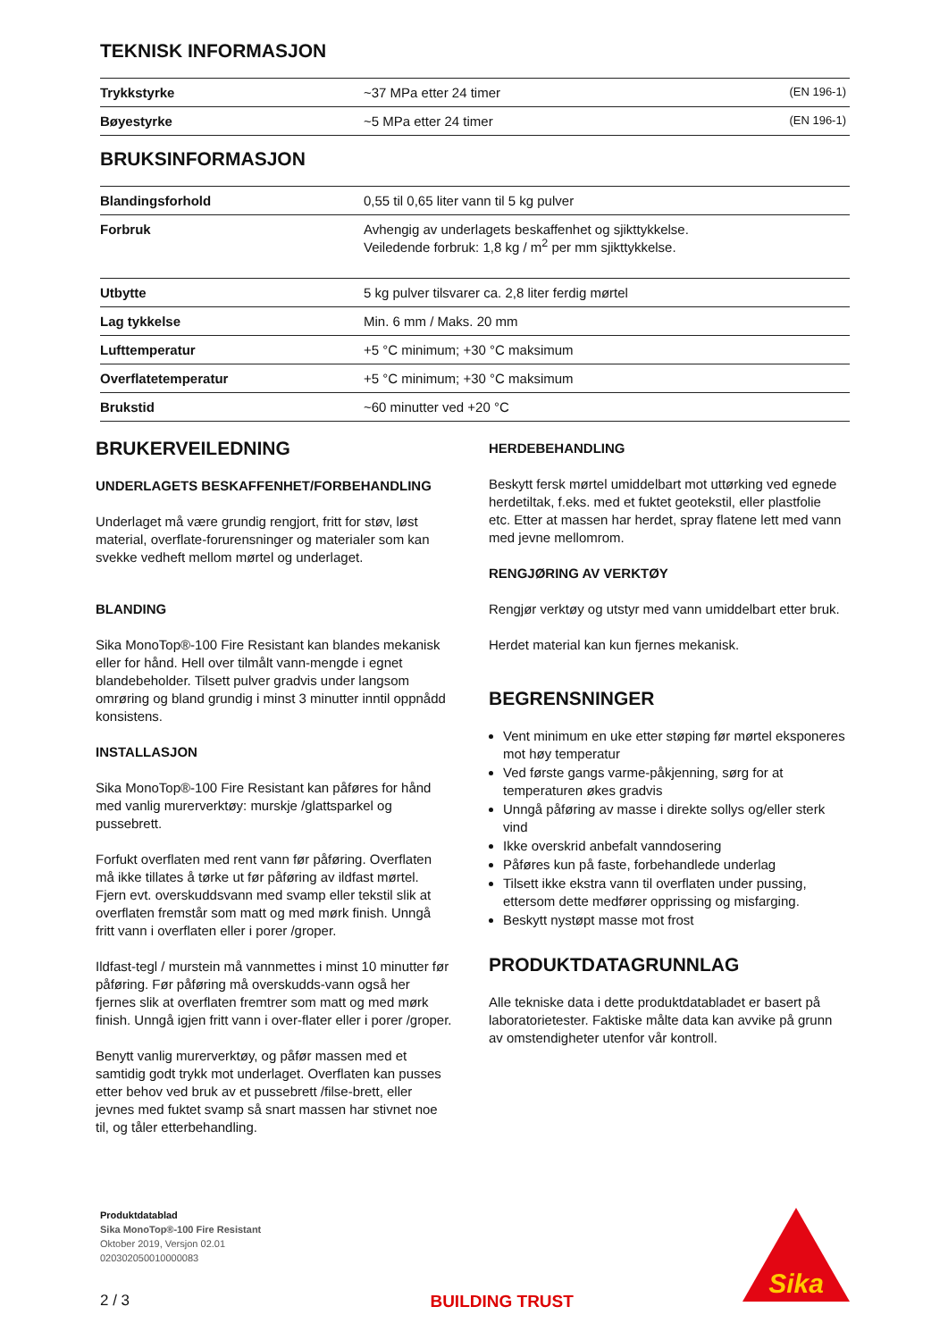TEKNISK INFORMASJON
| Trykkstyrke | ~37 MPa etter 24 timer | (EN 196-1) |
| Bøyestyrke | ~5 MPa etter 24 timer | (EN 196-1) |
BRUKSINFORMASJON
| Blandingsforhold | 0,55 til 0,65 liter vann til 5 kg pulver |
| Forbruk | Avhengig av underlagets beskaffenhet og sjikttykkelse. Veiledende forbruk: 1,8 kg / m<sup>2</sup> per mm sjikttykkelse. |
| Utbytte | 5 kg pulver tilsvarer ca. 2,8 liter ferdig mørtel |
| Lag tykkelse | Min. 6 mm / Maks. 20 mm |
| Lufttemperatur | +5 °C minimum; +30 °C maksimum |
| Overflatetemperatur | +5 °C minimum; +30 °C maksimum |
| Brukstid | ~60 minutter ved +20 °C |
BRUKERVEILEDNING
UNDERLAGETS BESKAFFENHET/FORBEHANDLING
Underlaget må være grundig rengjort, fritt for støv, løst material, overflate-forurensninger og materialer som kan svekke vedheft mellom mørtel og underlaget.
BLANDING
Sika MonoTop®-100 Fire Resistant kan blandes mekanisk eller for hånd. Hell over tilmålt vann-mengde i egnet blandebeholder. Tilsett pulver gradvis under langsom omrøring og bland grundig i minst 3 minutter inntil oppnådd konsistens.
INSTALLASJON
Sika MonoTop®-100 Fire Resistant kan påføres for hånd med vanlig murerverktøy: murskje /glattsparkel og pussebrett.
Forfukt overflaten med rent vann før påføring. Overflaten må ikke tillates å tørke ut før påføring av ildfast mørtel. Fjern evt. overskuddsvann med svamp eller tekstil slik at overflaten fremstår som matt og med mørk finish. Unngå fritt vann i overflaten eller i porer /groper.
Ildfast-tegl / murstein må vannmettes i minst 10 minutter før påføring. Før påføring må overskudds-vann også her fjernes slik at overflaten fremtrer som matt og med mørk finish. Unngå igjen fritt vann i over-flater eller i porer /groper.
Benytt vanlig murerverktøy, og påfør massen med et samtidig godt trykk mot underlaget. Overflaten kan pusses etter behov ved bruk av et pussebrett /filse-brett, eller jevnes med fuktet svamp så snart massen har stivnet noe til, og tåler etterbehandling.
HERDEBEHANDLING
Beskytt fersk mørtel umiddelbart mot uttørking ved egnede herdetiltak, f.eks. med et fuktet geotekstil, eller plastfolie etc. Etter at massen har herdet, spray flatene lett med vann med jevne mellomrom.
RENGJØRING AV VERKTØY
Rengjør verktøy og utstyr med vann umiddelbart etter bruk.
Herdet material kan kun fjernes mekanisk.
BEGRENSNINGER
Vent minimum en uke etter støping før mørtel eksponeres mot høy temperatur
Ved første gangs varme-påkjenning, sørg for at temperaturen økes gradvis
Unngå påføring av masse i direkte sollys og/eller sterk vind
Ikke overskrid anbefalt vanndosering
Påføres kun på faste, forbehandlede underlag
Tilsett ikke ekstra vann til overflaten under pussing, ettersom dette medfører opprissing og misfarging.
Beskytt nystøpt masse mot frost
PRODUKTDATAGRUNNLAG
Alle tekniske data i dette produktdatabladet er basert på laboratorietester. Faktiske målte data kan avvike på grunn av omstendigheter utenfor vår kontroll.
Produktdatablad
Sika MonoTop®-100 Fire Resistant
Oktober 2019, Versjon 02.01
020302050010000083
2 / 3
BUILDING TRUST
Sika